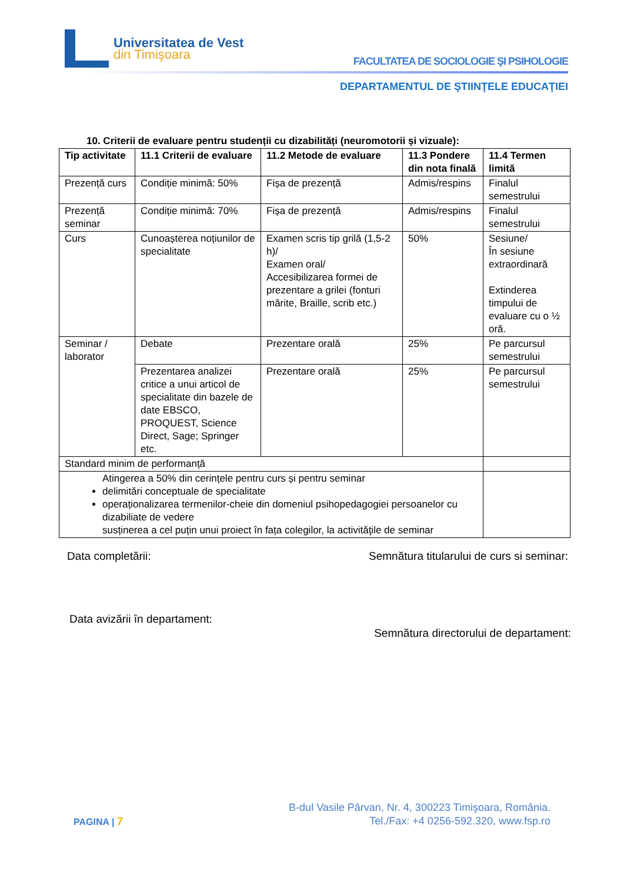Universitatea de Vest
din Timişoara
FACULTATEA DE SOCIOLOGIE ŞI PSIHOLOGIE
DEPARTAMENTUL DE ŞTIINŢELE EDUCAŢIEI
10. Criterii de evaluare pentru studenții cu dizabilități (neuromotorii și vizuale):
| Tip activitate | 11.1 Criterii de evaluare | 11.2 Metode de evaluare | 11.3 Pondere din nota finală | 11.4 Termen limită |
| --- | --- | --- | --- | --- |
| Prezență curs | Condiție minimă: 50% | Fișa de prezență | Admis/respins | Finalul semestrului |
| Prezență seminar | Condiție minimă: 70% | Fișa de prezență | Admis/respins | Finalul semestrului |
| Curs | Cunoașterea noțiunilor de specialitate | Examen scris tip grilă (1,5-2 h)/ Examen oral/ Accesibilizarea formei de prezentare a grilei (fonturi mărite, Braille, scrib etc.) | 50% | Sesiune/ În sesiune extraordinară Extinderea timpului de evaluare cu o ½ oră. |
| Seminar / laborator | Debate | Prezentare orală | 25% | Pe parcursul semestrului |
| | Prezentarea analizei critice a unui articol de specialitate din bazele de date EBSCO, PROQUEST, Science Direct, Sage; Springer etc. | Prezentare orală | 25% | Pe parcursul semestrului |
| Standard minim de performanță | | | | |
| Atingerea a 50% din cerințele pentru curs și pentru seminar delimitări conceptuale de specialitate operaționalizarea termenilor-cheie din domeniul psihopedagogiei persoanelor cu dizabiliate de vedere susținerea a cel puțin unui proiect în fața colegilor, la activităţile de seminar | | | | |
Data completării: Semnătura titularului de curs si seminar:
Data avizării în departament:
Semnătura directorului de departament:
PAGINA | 7
B-dul Vasile Pârvan, Nr. 4, 300223 Timişoara, România.
Tel./Fax: +4 0256-592.320, www.fsp.ro